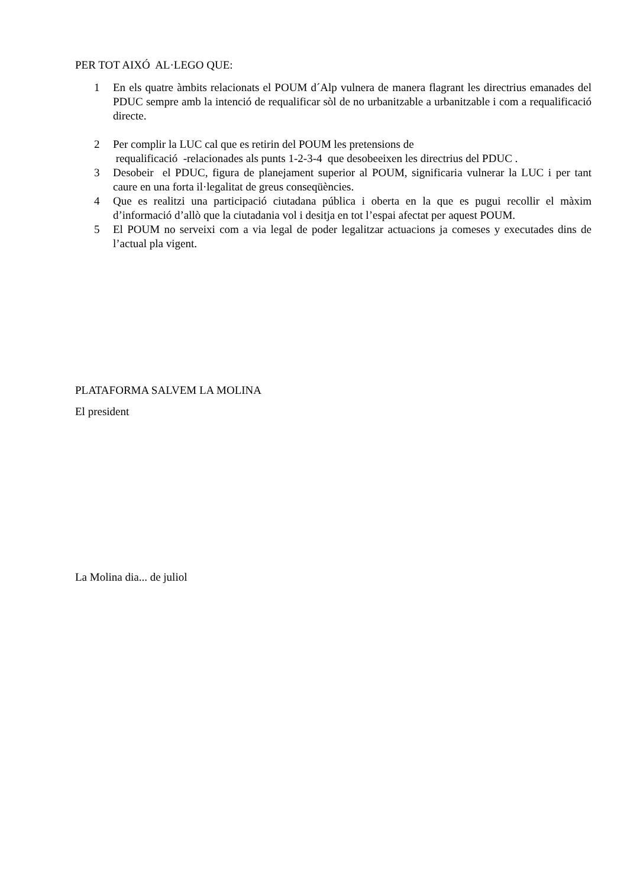PER TOT AIXÓ AL·LEGO QUE:
1 En els quatre àmbits relacionats el POUM d´Alp vulnera de manera flagrant les directrius emanades del PDUC sempre amb la intenció de requalificar sòl de no urbanitzable a urbanitzable i com a requalificació directe.
2 Per complir la LUC cal que es retirin del POUM les pretensions de
requalificació -relacionades als punts 1-2-3-4 que desobeeixen les directrius del PDUC .
3 Desobeir el PDUC, figura de planejament superior al POUM, significaria vulnerar la LUC i per tant caure en una forta il·legalitat de greus conseqüències.
4 Que es realitzi una participació ciutadana pública i oberta en la que es pugui recollir el màxim d’informació d’allò que la ciutadania vol i desitja en tot l’espai afectat per aquest POUM.
5 El POUM no serveixi com a via legal de poder legalitzar actuacions ja comeses y executades dins de l’actual pla vigent.
PLATAFORMA SALVEM LA MOLINA
El president
La Molina dia... de juliol